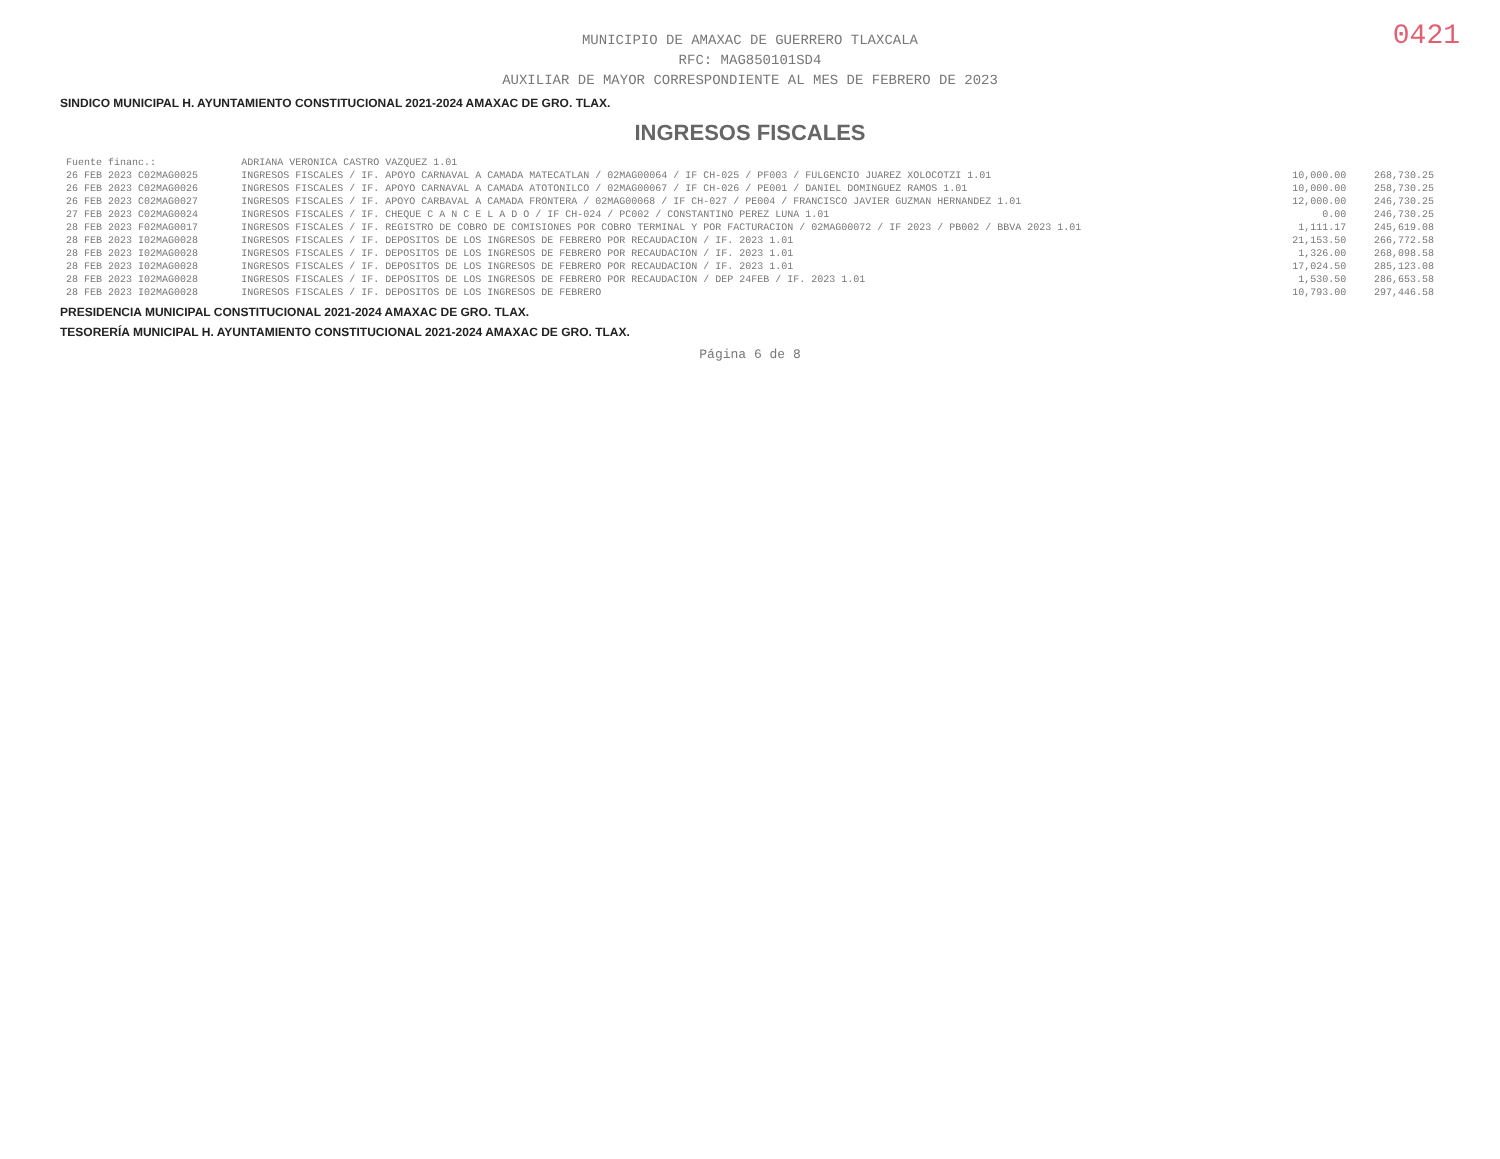0421
MUNICIPIO DE AMAXAC DE GUERRERO TLAXCALA
RFC: MAG850101SD4
AUXILIAR DE MAYOR CORRESPONDIENTE AL MES DE FEBRERO DE 2023
SINDICO MUNICIPAL H. AYUNTAMIENTO CONSTITUCIONAL 2021-2024 AMAXAC DE GRO. TLAX.
INGRESOS FISCALES
| Fuente financ.: | ADRIANA VERONICA CASTRO VAZQUEZ 1.01 | | |
| 26 FEB 2023 C02MAG0025 | INGRESOS FISCALES / IF. APOYO CARNAVAL A CAMADA MATECATLAN / 02MAG00064 / IF CH-025 / PF003 / FULGENCIO JUAREZ XOLOCOTZI 1.01 | 10,000.00 | 268,730.25 |
| 26 FEB 2023 C02MAG0026 | INGRESOS FISCALES / IF. APOYO CARNAVAL A CAMADA ATOTONILCO / 02MAG00067 / IF CH-026 / PE001 / DANIEL DOMINGUEZ RAMOS 1.01 | 10,000.00 | 258,730.25 |
| 26 FEB 2023 C02MAG0027 | INGRESOS FISCALES / IF. APOYO CARBAVAL A CAMADA FRONTERA / 02MAG00068 / IF CH-027 / PE004 / FRANCISCO JAVIER GUZMAN HERNANDEZ 1.01 | 12,000.00 | 246,730.25 |
| 27 FEB 2023 C02MAG0024 | INGRESOS FISCALES / IF. CHEQUE C A N C E L A D O / IF CH-024 / PC002 / CONSTANTINO PEREZ LUNA 1.01 | 0.00 | 246,730.25 |
| 28 FEB 2023 F02MAG0017 | INGRESOS FISCALES / IF. REGISTRO DE COBRO DE COMISIONES POR COBRO TERMINAL Y POR FACTURACION / 02MAG00072 / IF 2023 / PB002 / BBVA 2023 1.01 | 1,111.17 | 245,619.08 |
| 28 FEB 2023 I02MAG0028 | INGRESOS FISCALES / IF. DEPOSITOS DE LOS INGRESOS DE FEBRERO POR RECAUDACION / IF. 2023 1.01 | 21,153.50 | 266,772.58 |
| 28 FEB 2023 I02MAG0028 | INGRESOS FISCALES / IF. DEPOSITOS DE LOS INGRESOS DE FEBRERO POR RECAUDACION / IF. 2023 1.01 | 1,326.00 | 268,098.58 |
| 28 FEB 2023 I02MAG0028 | INGRESOS FISCALES / IF. DEPOSITOS DE LOS INGRESOS DE FEBRERO POR RECAUDACION / IF. 2023 1.01 | 17,024.50 | 285,123.08 |
| 28 FEB 2023 I02MAG0028 | INGRESOS FISCALES / IF. DEPOSITOS DE LOS INGRESOS DE FEBRERO POR RECAUDACION / DEP 24FEB / IF. 2023 1.01 | 1,530.50 | 286,653.58 |
| 28 FEB 2023 I02MAG0028 | INGRESOS FISCALES / IF. DEPOSITOS DE LOS INGRESOS DE FEBRERO | 10,793.00 | 297,446.58 |
PRESIDENCIA MUNICIPAL CONSTITUCIONAL 2021-2024 AMAXAC DE GRO. TLAX.
TESORERÍA MUNICIPAL H. AYUNTAMIENTO CONSTITUCIONAL 2021-2024 AMAXAC DE GRO. TLAX.
Página 6 de 8